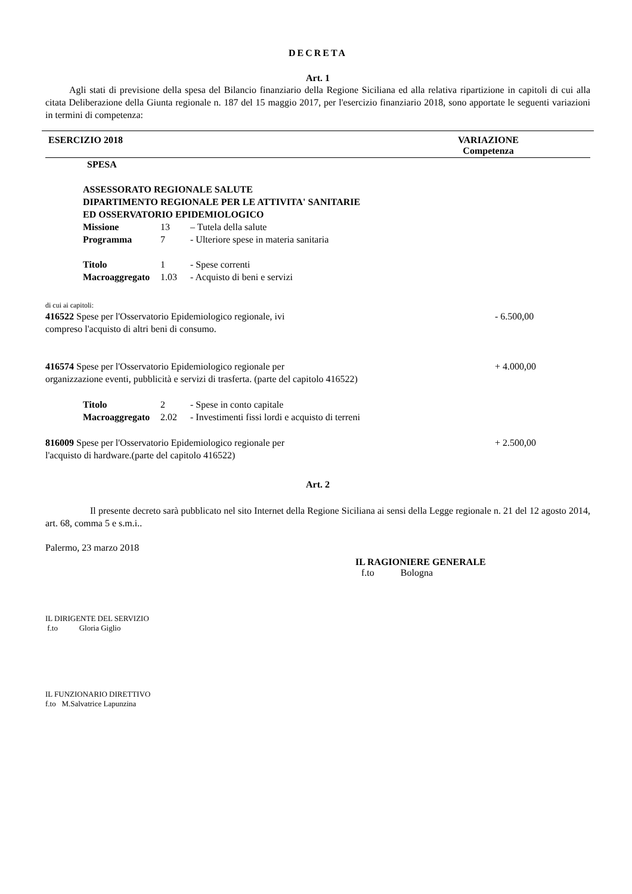DECRETA
Art. 1
Agli stati di previsione della spesa del Bilancio finanziario della Regione Siciliana ed alla relativa ripartizione in capitoli di cui alla citata Deliberazione della Giunta regionale n. 187 del 15 maggio 2017, per l'esercizio finanziario 2018, sono apportate le seguenti variazioni in termini di competenza:
ESERCIZIO 2018 VARIAZIONE
Competenza
SPESA
ASSESSORATO REGIONALE SALUTE
DIPARTIMENTO REGIONALE PER LE ATTIVITA' SANITARIE
ED OSSERVATORIO EPIDEMIOLOGICO
Missione 13 – Tutela della salute
Programma 7 - Ulteriore spese in materia sanitaria
Titolo 1 - Spese correnti
Macroaggregato 1.03 - Acquisto di beni e servizi
di cui ai capitoli:
416522 Spese per l'Osservatorio Epidemiologico regionale, ivi
compreso l'acquisto di altri beni di consumo. - 6.500,00
416574 Spese per l'Osservatorio Epidemiologico regionale per
organizzazione eventi, pubblicità e servizi di trasferta. (parte del capitolo 416522) + 4.000,00
Titolo 2 - Spese in conto capitale
Macroaggregato 2.02 - Investimenti fissi lordi e acquisto di terreni
816009 Spese per l'Osservatorio Epidemiologico regionale per
l'acquisto di hardware.(parte del capitolo 416522) + 2.500,00
Art. 2
Il presente decreto sarà pubblicato nel sito Internet della Regione Siciliana ai sensi della Legge regionale n. 21 del 12 agosto 2014, art. 68, comma 5 e s.m.i..
Palermo, 23 marzo 2018
IL RAGIONIERE GENERALE
f.to Bologna
IL DIRIGENTE DEL SERVIZIO
f.to Gloria Giglio
IL FUNZIONARIO DIRETTIVO
f.to M.Salvatrice Lapunzina